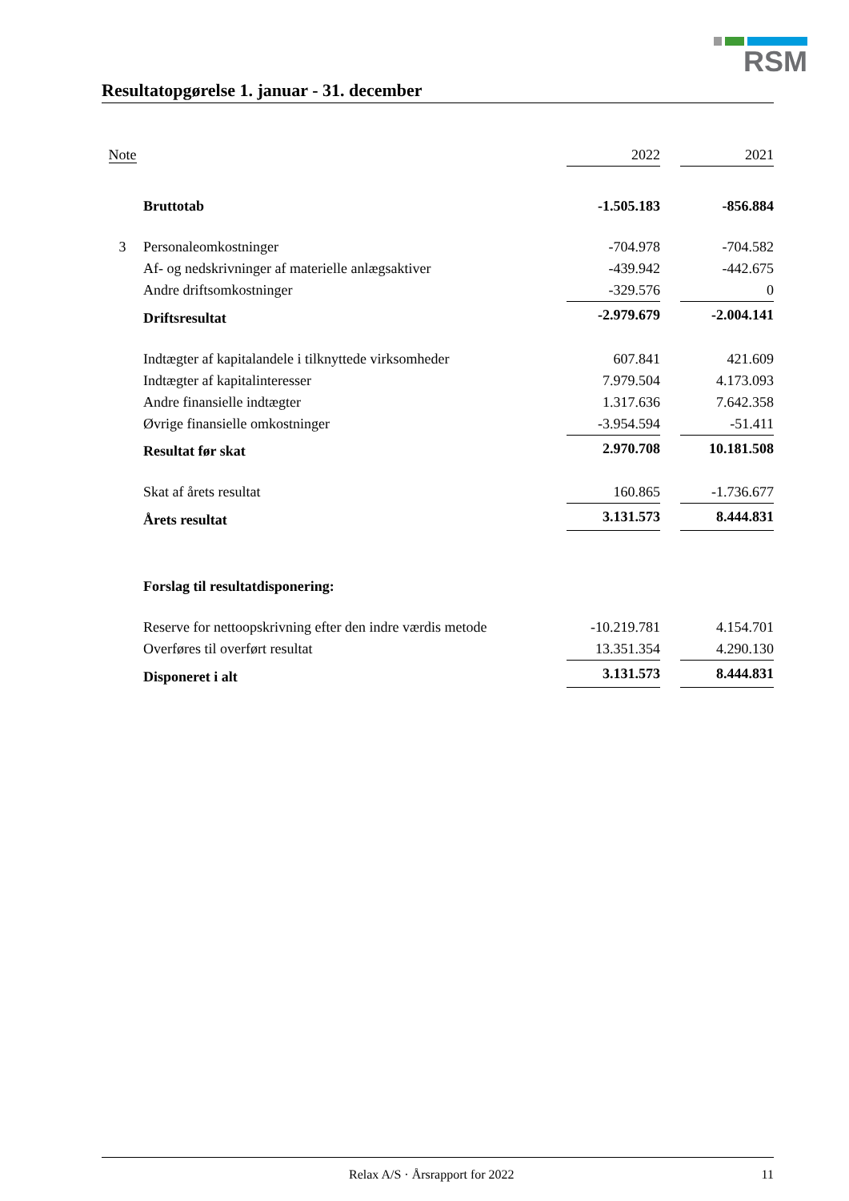RSM
Resultatopgørelse 1. januar - 31. december
| Note | | 2022 | | 2021 |
| --- | --- | --- | --- | --- |
| | Bruttotab | -1.505.183 | | -856.884 |
| 3 | Personaleomkostninger | -704.978 | | -704.582 |
| | Af- og nedskrivninger af materielle anlægsaktiver | -439.942 | | -442.675 |
| | Andre driftsomkostninger | -329.576 | | 0 |
| | Driftsresultat | -2.979.679 | | -2.004.141 |
| | Indtægter af kapitalandele i tilknyttede virksomheder | 607.841 | | 421.609 |
| | Indtægter af kapitalinteresser | 7.979.504 | | 4.173.093 |
| | Andre finansielle indtægter | 1.317.636 | | 7.642.358 |
| | Øvrige finansielle omkostninger | -3.954.594 | | -51.411 |
| | Resultat før skat | 2.970.708 | | 10.181.508 |
| | Skat af årets resultat | 160.865 | | -1.736.677 |
| | Årets resultat | 3.131.573 | | 8.444.831 |
| | Forslag til resultatdisponering: | | | |
| | Reserve for nettoopskrivning efter den indre værdis metode | -10.219.781 | | 4.154.701 |
| | Overføres til overført resultat | 13.351.354 | | 4.290.130 |
| | Disponeret i alt | 3.131.573 | | 8.444.831 |
Relax A/S · Årsrapport for 2022
11